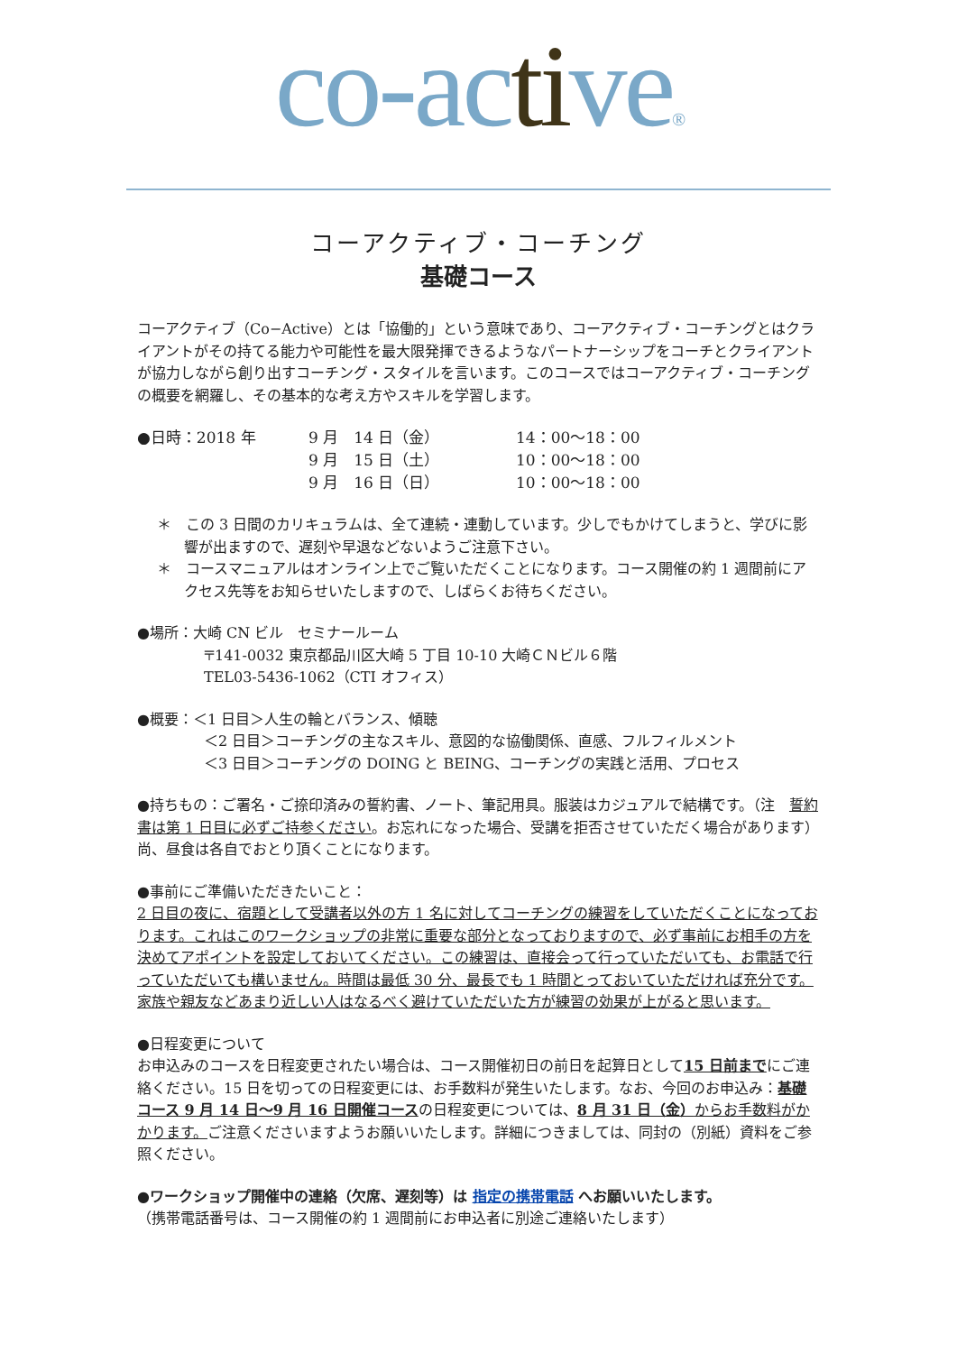co-active®
コーアクティブ・コーチング
基礎コース
コーアクティブ（Co−Active）とは「協働的」という意味であり、コーアクティブ・コーチングとはクライアントがその持てる能力や可能性を最大限発揮できるようなパートナーシップをコーチとクライアントが協力しながら創り出すコーチング・スタイルを言います。このコースではコーアクティブ・コーチングの概要を網羅し、その基本的な考え方やスキルを学習します。
| ●日時：2018 年 | 9 月 14 日（金） | 14：00〜18：00 |
| | 9 月 15 日（土） | 10：00〜18：00 |
| | 9 月 16 日（日） | 10：00〜18：00 |
＊　この 3 日間のカリキュラムは、全て連続・連動しています。少しでもかけてしまうと、学びに影響が出ますので、遅刻や早退などないようご注意下さい。
＊　コースマニュアルはオンライン上でご覧いただくことになります。コース開催の約 1 週間前にアクセス先等をお知らせいたしますので、しばらくお待ちください。
●場所：大崎 CN ビル　セミナールーム
〒141-0032 東京都品川区大崎 5 丁目 10-10 大崎ＣＮビル６階
TEL03-5436-1062（CTI オフィス）
●概要：＜1 日目＞人生の輪とバランス、傾聴
＜2 日目＞コーチングの主なスキル、意図的な協働関係、直感、フルフィルメント
＜3 日目＞コーチングの DOING と BEING、コーチングの実践と活用、プロセス
●持ちもの：ご署名・ご捺印済みの誓約書、ノート、筆記用具。服装はカジュアルで結構です。（注　誓約書は第 1 日目に必ずご持参ください。お忘れになった場合、受講を拒否させていただく場合があります）尚、昼食は各自でおとり頂くことになります。
●事前にご準備いただきたいこと：
2 日目の夜に、宿題として受講者以外の方 1 名に対してコーチングの練習をしていただくことになっております。これはこのワークショップの非常に重要な部分となっておりますので、必ず事前にお相手の方を決めてアポイントを設定しておいてください。この練習は、直接会って行っていただいても、お電話で行っていただいても構いません。時間は最低 30 分、最長でも 1 時間とっておいていただければ充分です。家族や親友などあまり近しい人はなるべく避けていただいた方が練習の効果が上がると思います。
●日程変更について
お申込みのコースを日程変更されたい場合は、コース開催初日の前日を起算日として15 日前までにご連絡ください。15 日を切っての日程変更には、お手数料が発生いたします。なお、今回のお申込み：基礎コース 9 月 14 日〜9 月 16 日開催コースの日程変更については、8 月 31 日（金）からお手数料がかかります。ご注意くださいますようお願いいたします。詳細につきましては、同封の（別紙）資料をご参照ください。
●ワークショップ開催中の連絡（欠席、遅刻等）は 指定の携帯電話 へお願いいたします。
（携帯電話番号は、コース開催の約 1 週間前にお申込者に別途ご連絡いたします）